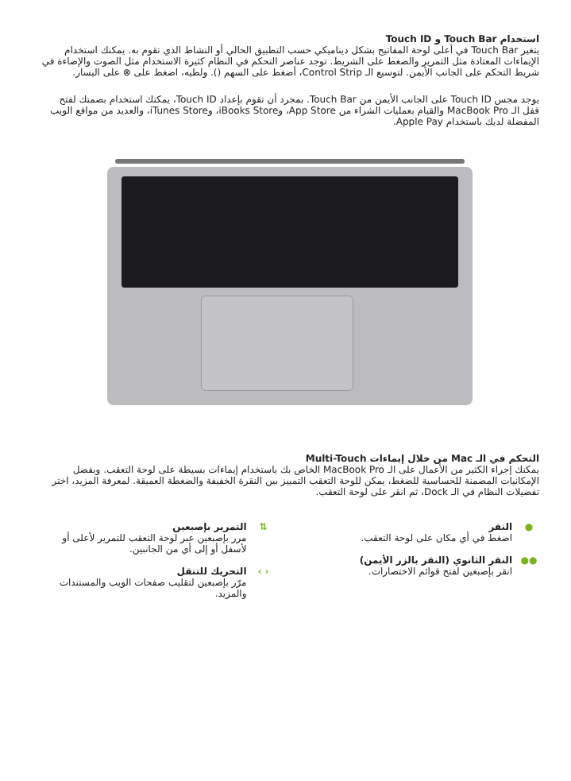استخدام Touch Bar و Touch ID
يتغير Touch Bar في أعلى لوحة المفاتيح بشكل ديناميكي حسب التطبيق الحالي أو النشاط الذي تقوم به. يمكنك استخدام الإيماءات المعتادة مثل التمرير والضغط على الشريط. توجد عناصر التحكم في النظام كثيرة الاستخدام مثل الصوت والإضاءة في شريط التحكم على الجانب الأيمن. لتوسيع الـ Control Strip، أضغط على السهم (). ولطيه، اضغط على ⊗ على اليسار.
يوجد مجس Touch ID على الجانب الأيمن من Touch Bar. بمجرد أن تقوم بإعداد Touch ID، يمكنك استخدام بصمتك لفتح قفل الـ MacBook Pro والقيام بعمليات الشراء من App Store، وiBooks Store، وiTunes Store، والعديد من مواقع الويب المفضلة لديك باستخدام Apple Pay.
التحكم في الـ Mac من خلال إيماءات Multi-Touch
يمكنك إجراء الكثير من الأعمال على الـ MacBook Pro الخاص بك باستخدام إيماءات بسيطة على لوحة التعقب. وبفضل الإمكانيات المضمنة للحساسية للضغط، يمكن للوحة التعقب التمييز بين النقرة الخفيفة والضغطة العميقة. لمعرفة المزيد، اختر تفضيلات النظام في الـ Dock، ثم انقر على لوحة التعقب.
● النقر
اضغط في أي مكان على لوحة التعقب.
●● النقر الثانوي (النقر بالزر الأيمن)
انقر بإصبعين لفتح قوائم الاختصارات.
⇅ التمرير بإصبعين
مرر بإصبعين عبر لوحة التعقب للتمرير لأعلى أو لأسفل أو إلى أي من الجانبين.
‹ › التحريك للتنقل
مرّر بإصبعين لتقليب صفحات الويب والمستندات والمزيد.